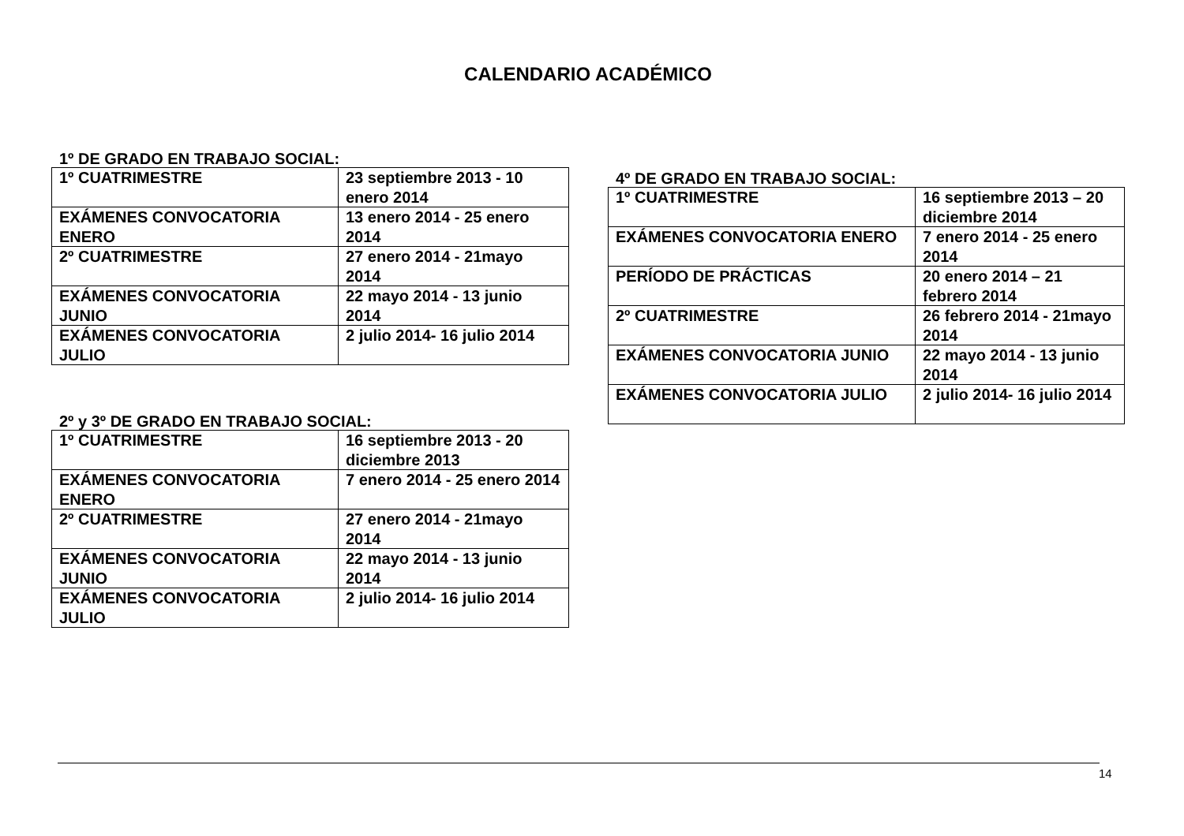CALENDARIO ACADÉMICO
1º DE GRADO EN TRABAJO SOCIAL:
| 1º CUATRIMESTRE | 23 septiembre 2013 - 10 enero 2014 |
| EXÁMENES CONVOCATORIA ENERO | 13 enero 2014 - 25 enero 2014 |
| 2º CUATRIMESTRE | 27 enero 2014 - 21mayo 2014 |
| EXÁMENES CONVOCATORIA JUNIO | 22 mayo 2014 - 13 junio 2014 |
| EXÁMENES CONVOCATORIA JULIO | 2 julio 2014- 16 julio 2014 |
2º y 3º DE GRADO EN TRABAJO SOCIAL:
| 1º CUATRIMESTRE | 16 septiembre 2013 - 20 diciembre 2013 |
| EXÁMENES CONVOCATORIA ENERO | 7 enero 2014 - 25 enero 2014 |
| 2º CUATRIMESTRE | 27 enero 2014 - 21mayo 2014 |
| EXÁMENES CONVOCATORIA JUNIO | 22 mayo 2014 - 13 junio 2014 |
| EXÁMENES CONVOCATORIA JULIO | 2 julio 2014- 16 julio 2014 |
4º DE GRADO EN TRABAJO SOCIAL:
| 1º CUATRIMESTRE | 16 septiembre 2013 – 20 diciembre 2014 |
| EXÁMENES CONVOCATORIA ENERO | 7 enero 2014 - 25 enero 2014 |
| PERÍODO DE PRÁCTICAS | 20 enero 2014 – 21 febrero 2014 |
| 2º CUATRIMESTRE | 26 febrero 2014 - 21mayo 2014 |
| EXÁMENES CONVOCATORIA JUNIO | 22 mayo 2014 - 13 junio 2014 |
| EXÁMENES CONVOCATORIA JULIO | 2 julio 2014- 16 julio 2014 |
14